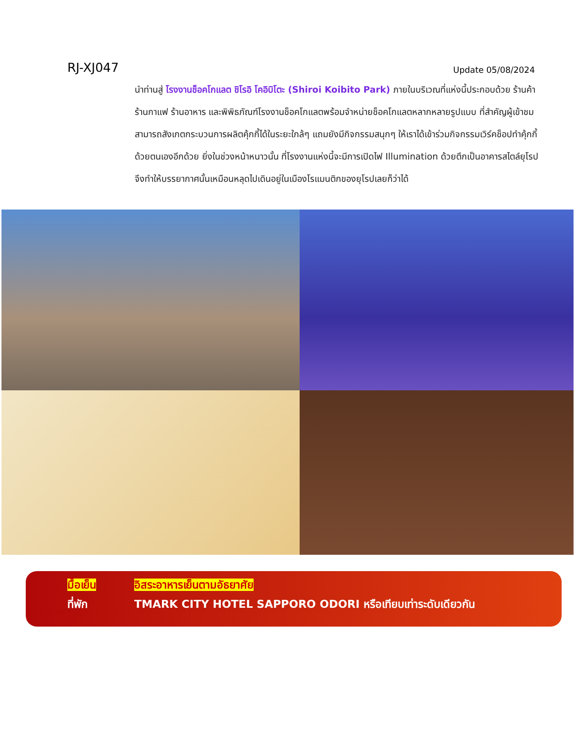RJ-XJ047
Update 05/08/2024
นำท่านสู่ โรงงานช็อคโกแลต ชิโรอิ โคอิบิโตะ (Shiroi Koibito Park) ภายในบริเวณที่แห่งนี้ประกอบด้วย ร้านค้า ร้านกาแฟ ร้านอาหาร และพิพิธภัณฑ์โรงงานช็อคโกแลตพร้อมจำหน่ายช็อคโกแลตหลากหลายรูปแบบ ที่สำคัญผู้เข้าชมสามารถสังเกตกระบวนการผลิตคุ้กกี้ได้ในระยะใกล้ๆ แถมยังมีกิจกรรมสนุกๆ ให้เราได้เข้าร่วมกิจกรรมเวิร์คช็อปทำคุ้กกี้ด้วยตนเองอีกด้วย ยิ่งในช่วงหน้าหนาวนั้น ที่โรงงานแห่งนี้จะมีการเปิดไฟ Illumination ด้วยตึกเป็นอาคารสไตล์ยุโรปจึงทำให้บรรยากาศนั้นเหมือนหลุดไปเดินอยู่ในเมืองโรแมนติกของยุโรปเลยก็ว่าได้
มื้อเย็น อิสระอาหารเย็นตามอัธยาศัย
ที่พัก TMARK CITY HOTEL SAPPORO ODORI หรือเทียบเท่าระดับเดียวกัน